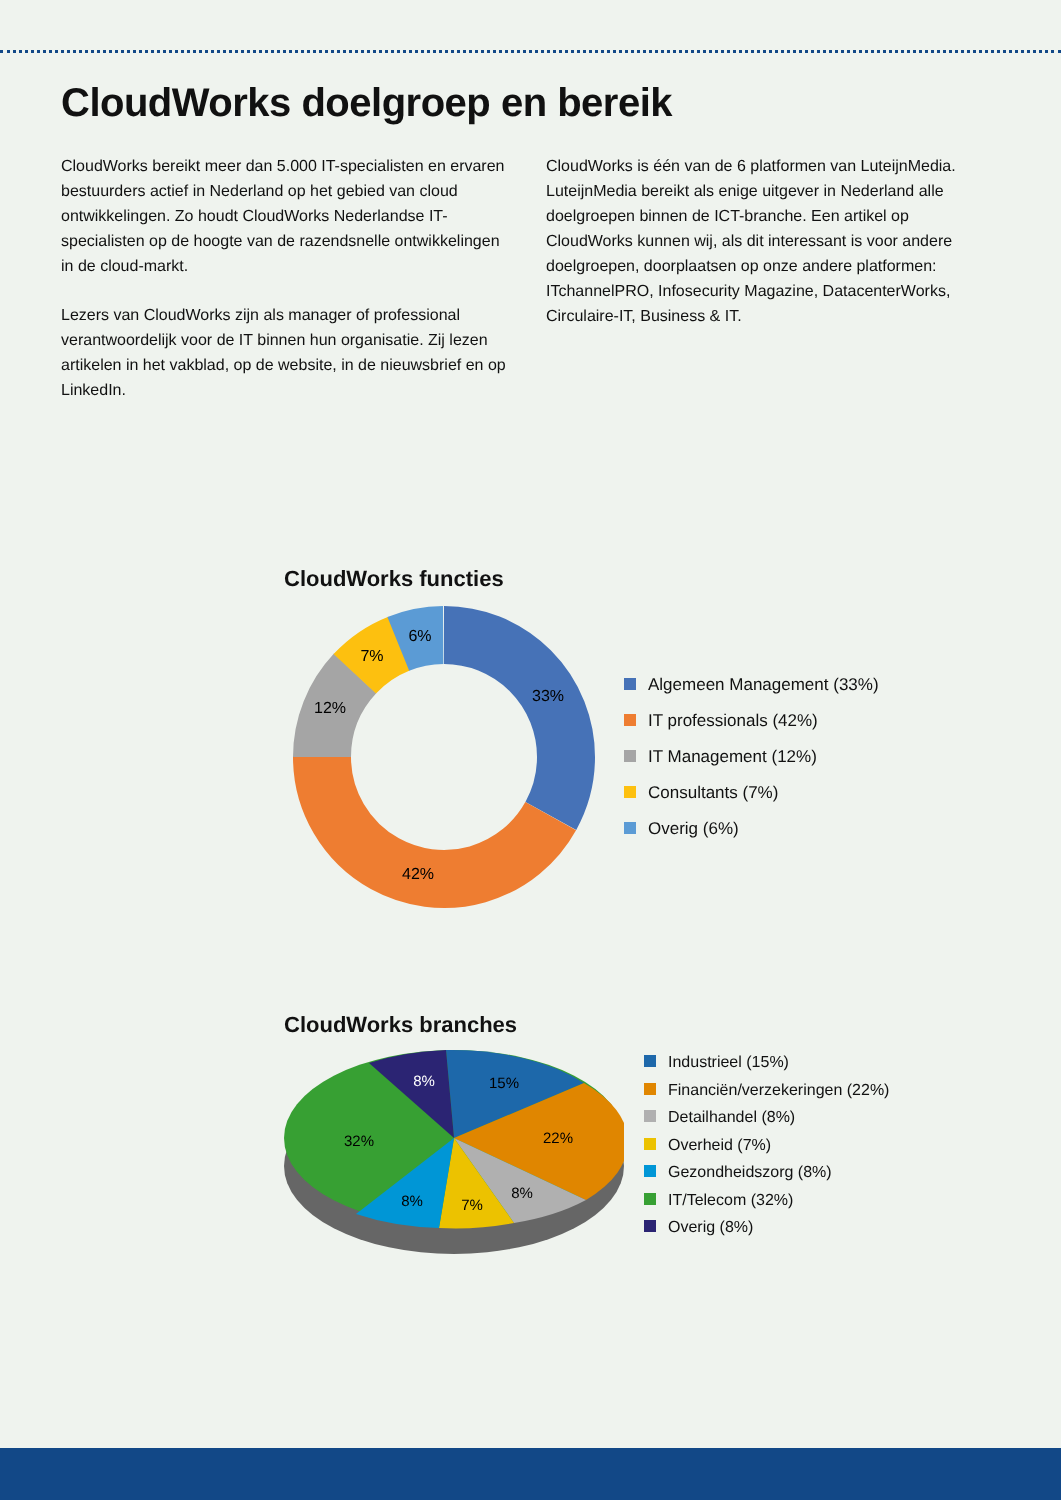CloudWorks doelgroep en bereik
CloudWorks bereikt meer dan 5.000 IT-specialisten en ervaren bestuurders actief in Nederland op het gebied van cloud ontwikkelingen. Zo houdt CloudWorks Nederlandse IT-specialisten op de hoogte van de razendsnelle ontwikkelingen in de cloud-markt.
Lezers van CloudWorks zijn als manager of professional verantwoordelijk voor de IT binnen hun organisatie. Zij lezen artikelen in het vakblad, op de website, in de nieuwsbrief en op LinkedIn.
CloudWorks is één van de 6 platformen van LuteijnMedia. LuteijnMedia bereikt als enige uitgever in Nederland alle doelgroepen binnen de ICT-branche. Een artikel op CloudWorks kunnen wij, als dit interessant is voor andere doelgroepen, doorplaatsen op onze andere platformen: ITchannelPRO, Infosecurity Magazine, DatacenterWorks, Circulaire-IT, Business & IT.
CloudWorks functies
33%
42%
12%
7%
6%
Algemeen Management (33%)
IT professionals (42%)
IT Management (12%)
Consultants (7%)
Overig (6%)
CloudWorks branches
15%
22%
8%
7%
8%
32%
8%
Industrieel (15%)
Financiën/verzekeringen (22%)
Detailhandel (8%)
Overheid (7%)
Gezondheidszorg (8%)
IT/Telecom (32%)
Overig (8%)